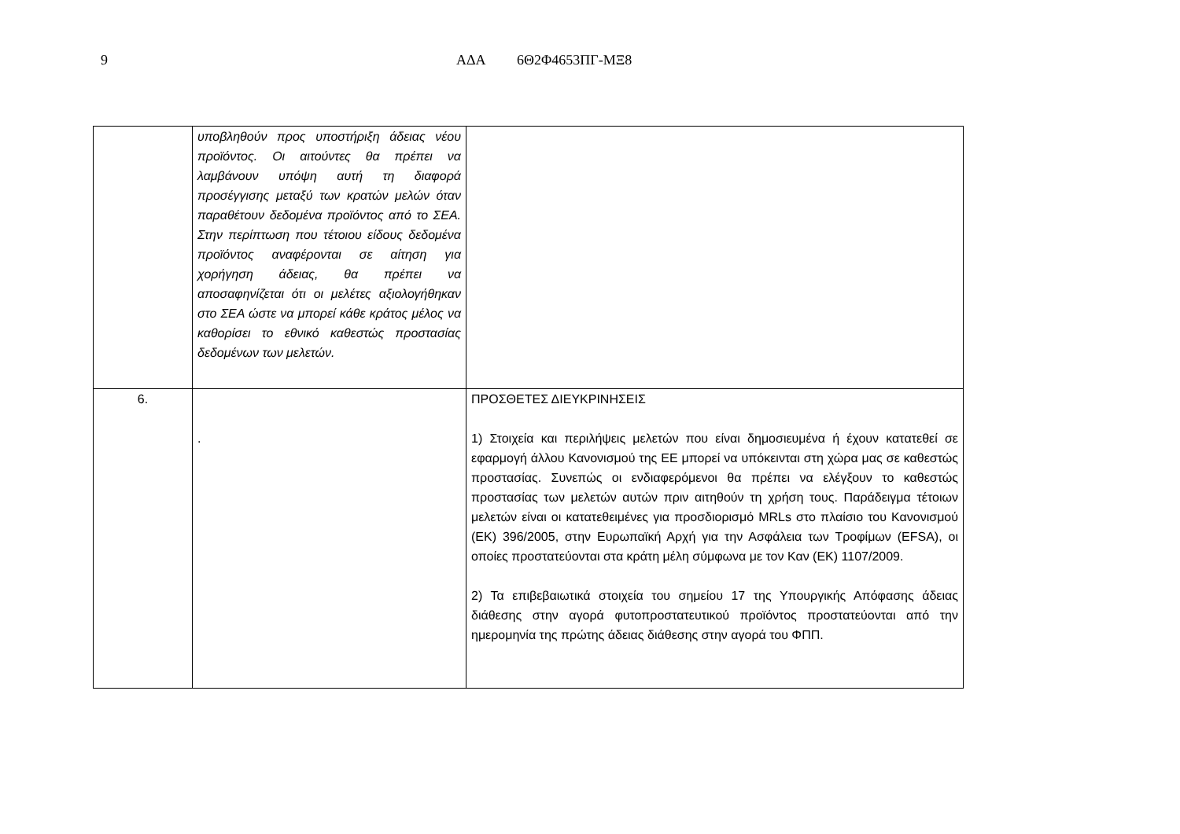9 ΑΔΑ 6Θ2Φ4653ΠΓ-ΜΞ8
| | υποβληθούν προς υποστήριξη άδειας νέου προϊόντος. Οι αιτούντες θα πρέπει να λαμβάνουν υπόψη αυτή τη διαφορά προσέγγισης μεταξύ των κρατών μελών όταν παραθέτουν δεδομένα προϊόντος από το ΣΕΑ. Στην περίπτωση που τέτοιου είδους δεδομένα προϊόντος αναφέρονται σε αίτηση για χορήγηση άδειας, θα πρέπει να αποσαφηνίζεται ότι οι μελέτες αξιολογήθηκαν στο ΣΕΑ ώστε να μπορεί κάθε κράτος μέλος να καθορίσει το εθνικό καθεστώς προστασίας δεδομένων των μελετών. | |
| 6. | . | ΠΡΟΣΘΕΤΕΣ ΔΙΕΥΚΡΙΝΗΣΕΙΣ 1) Στοιχεία και περιλήψεις μελετών που είναι δημοσιευμένα ή έχουν κατατεθεί σε εφαρμογή άλλου Κανονισμού της ΕΕ μπορεί να υπόκεινται στη χώρα μας σε καθεστώς προστασίας. Συνεπώς οι ενδιαφερόμενοι θα πρέπει να ελέγξουν το καθεστώς προστασίας των μελετών αυτών πριν αιτηθούν τη χρήση τους. Παράδειγμα τέτοιων μελετών είναι οι κατατεθειμένες για προσδιορισμό MRLs στο πλαίσιο του Κανονισμού (ΕΚ) 396/2005, στην Ευρωπαϊκή Αρχή για την Ασφάλεια των Τροφίμων (EFSA), οι οποίες προστατεύονται στα κράτη μέλη σύμφωνα με τον Καν (ΕΚ) 1107/2009. 2) Τα επιβεβαιωτικά στοιχεία του σημείου 17 της Υπουργικής Απόφασης άδειας διάθεσης στην αγορά φυτοπροστατευτικού προϊόντος προστατεύονται από την ημερομηνία της πρώτης άδειας διάθεσης στην αγορά του ΦΠΠ. |